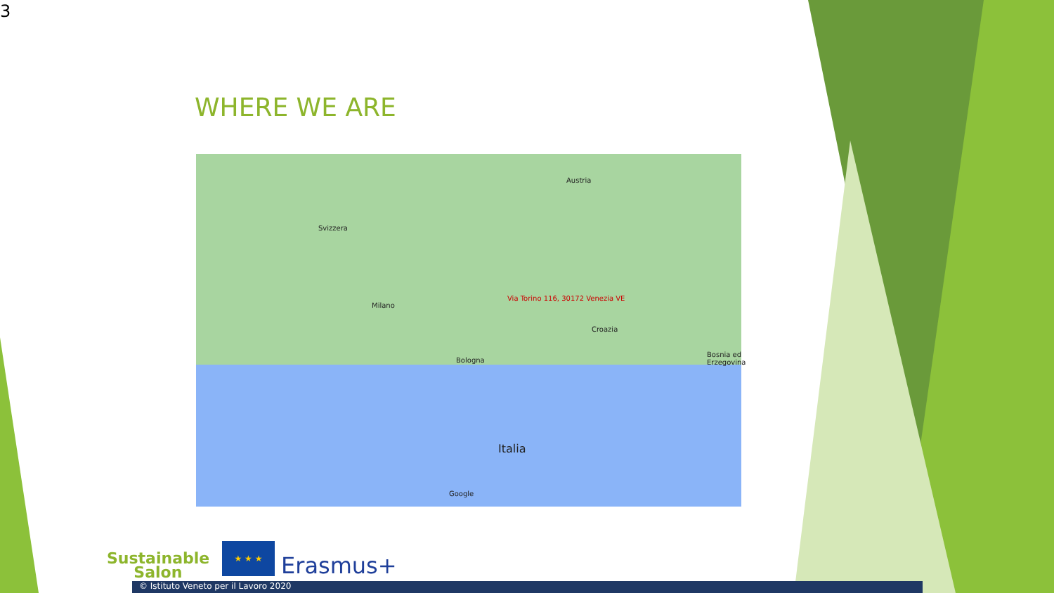3
WHERE WE ARE
Austria
Svizzera
Milano
Via Torino 116, 30172 Venezia VE
Croazia
Italia
Bosnia ed Erzegovina
Bologna
Google
Sustainable
Salon
★ ★ ★
Erasmus+
© Istituto Veneto per il Lavoro 2020